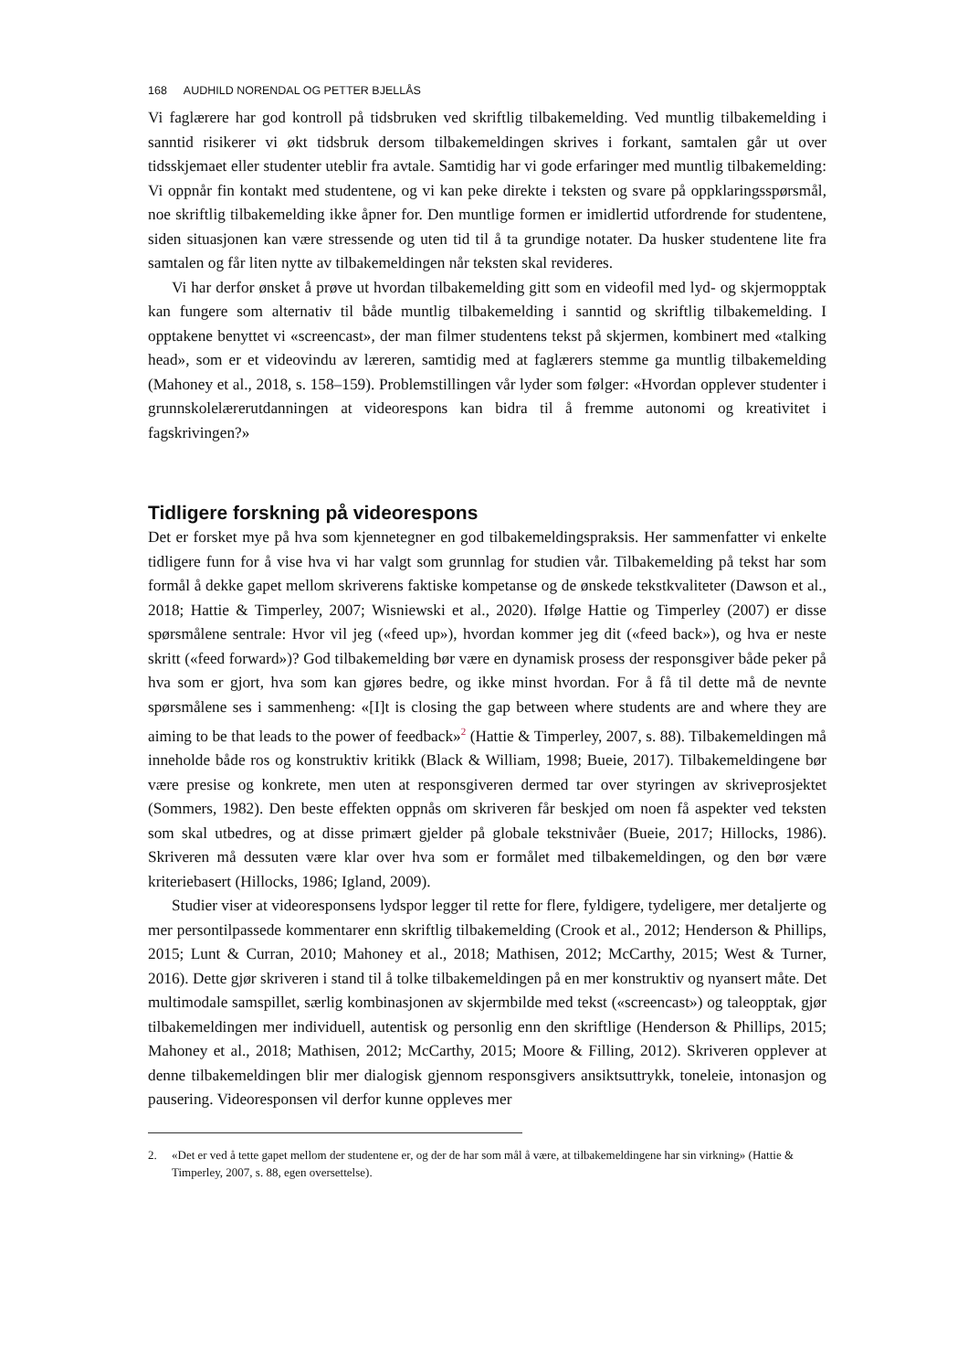168 AUDHILD NORENDAL OG PETTER BJELLÅS
Vi faglærere har god kontroll på tidsbruken ved skriftlig tilbakemelding. Ved muntlig tilbakemelding i sanntid risikerer vi økt tidsbruk dersom tilbakemeldingen skrives i forkant, samtalen går ut over tidsskjemaet eller studenter uteblir fra avtale. Samtidig har vi gode erfaringer med muntlig tilbakemelding: Vi oppnår fin kontakt med studentene, og vi kan peke direkte i teksten og svare på oppklaringsspørsmål, noe skriftlig tilbakemelding ikke åpner for. Den muntlige formen er imidlertid utfordrende for studentene, siden situasjonen kan være stressende og uten tid til å ta grundige notater. Da husker studentene lite fra samtalen og får liten nytte av tilbakemeldingen når teksten skal revideres.
Vi har derfor ønsket å prøve ut hvordan tilbakemelding gitt som en videofil med lyd- og skjermopptak kan fungere som alternativ til både muntlig tilbakemelding i sanntid og skriftlig tilbakemelding. I opptakene benyttet vi «screencast», der man filmer studentens tekst på skjermen, kombinert med «talking head», som er et videovindu av læreren, samtidig med at faglærers stemme ga muntlig tilbakemelding (Mahoney et al., 2018, s. 158–159). Problemstillingen vår lyder som følger: «Hvordan opplever studenter i grunnskolelærerutdanningen at videorespons kan bidra til å fremme autonomi og kreativitet i fagskrivingen?»
Tidligere forskning på videorespons
Det er forsket mye på hva som kjennetegner en god tilbakemeldingspraksis. Her sammenfatter vi enkelte tidligere funn for å vise hva vi har valgt som grunnlag for studien vår. Tilbakemelding på tekst har som formål å dekke gapet mellom skriverens faktiske kompetanse og de ønskede tekstkvaliteter (Dawson et al., 2018; Hattie & Timperley, 2007; Wisniewski et al., 2020). Ifølge Hattie og Timperley (2007) er disse spørsmålene sentrale: Hvor vil jeg («feed up»), hvordan kommer jeg dit («feed back»), og hva er neste skritt («feed forward»)? God tilbakemelding bør være en dynamisk prosess der responsgiver både peker på hva som er gjort, hva som kan gjøres bedre, og ikke minst hvordan. For å få til dette må de nevnte spørsmålene ses i sammenheng: «[I]t is closing the gap between where students are and where they are aiming to be that leads to the power of feedback»<sup>2</sup> (Hattie & Timperley, 2007, s. 88). Tilbakemeldingen må inneholde både ros og konstruktiv kritikk (Black & William, 1998; Bueie, 2017). Tilbakemeldingene bør være presise og konkrete, men uten at responsgiveren dermed tar over styringen av skriveprosjektet (Sommers, 1982). Den beste effekten oppnås om skriveren får beskjed om noen få aspekter ved teksten som skal utbedres, og at disse primært gjelder på globale tekstnivåer (Bueie, 2017; Hillocks, 1986). Skriveren må dessuten være klar over hva som er formålet med tilbakemeldingen, og den bør være kriteriebasert (Hillocks, 1986; Igland, 2009).
Studier viser at videoresponsens lydspor legger til rette for flere, fyldigere, tydeligere, mer detaljerte og mer persontilpassede kommentarer enn skriftlig tilbakemelding (Crook et al., 2012; Henderson & Phillips, 2015; Lunt & Curran, 2010; Mahoney et al., 2018; Mathisen, 2012; McCarthy, 2015; West & Turner, 2016). Dette gjør skriveren i stand til å tolke tilbakemeldingen på en mer konstruktiv og nyansert måte. Det multimodale samspillet, særlig kombinasjonen av skjermbilde med tekst («screencast») og taleopptak, gjør tilbakemeldingen mer individuell, autentisk og personlig enn den skriftlige (Henderson & Phillips, 2015; Mahoney et al., 2018; Mathisen, 2012; McCarthy, 2015; Moore & Filling, 2012). Skriveren opplever at denne tilbakemeldingen blir mer dialogisk gjennom responsgivers ansiktsuttrykk, toneleie, intonasjon og pausering. Videoresponsen vil derfor kunne oppleves mer
2. «Det er ved å tette gapet mellom der studentene er, og der de har som mål å være, at tilbakemeldingene har sin virkning» (Hattie & Timperley, 2007, s. 88, egen oversettelse).